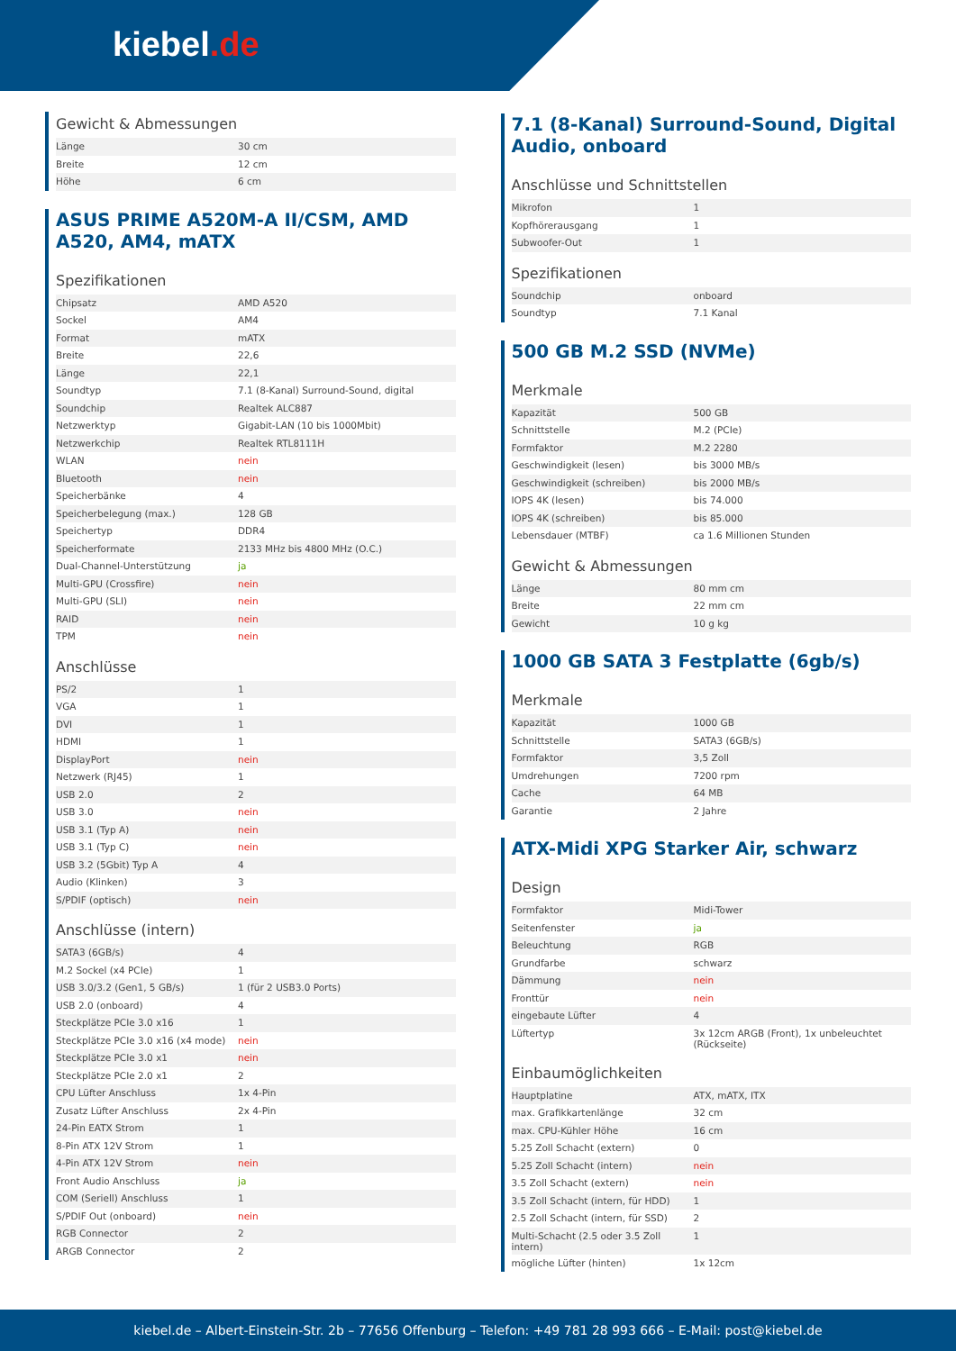kiebel.de
Gewicht & Abmessungen
| Länge | 30 cm |
| Breite | 12 cm |
| Höhe | 6 cm |
ASUS PRIME A520M-A II/CSM, AMD A520, AM4, mATX
Spezifikationen
| Chipsatz | AMD A520 |
| Sockel | AM4 |
| Format | mATX |
| Breite | 22,6 |
| Länge | 22,1 |
| Soundtyp | 7.1 (8-Kanal) Surround-Sound, digital |
| Soundchip | Realtek ALC887 |
| Netzwerktyp | Gigabit-LAN (10 bis 1000Mbit) |
| Netzwerkchip | Realtek RTL8111H |
| WLAN | nein |
| Bluetooth | nein |
| Speicherbänke | 4 |
| Speicherbelegung (max.) | 128 GB |
| Speichertyp | DDR4 |
| Speicherformate | 2133 MHz bis 4800 MHz (O.C.) |
| Dual-Channel-Unterstützung | ja |
| Multi-GPU (Crossfire) | nein |
| Multi-GPU (SLI) | nein |
| RAID | nein |
| TPM | nein |
Anschlüsse
| PS/2 | 1 |
| VGA | 1 |
| DVI | 1 |
| HDMI | 1 |
| DisplayPort | nein |
| Netzwerk (RJ45) | 1 |
| USB 2.0 | 2 |
| USB 3.0 | nein |
| USB 3.1 (Typ A) | nein |
| USB 3.1 (Typ C) | nein |
| USB 3.2 (5Gbit) Typ A | 4 |
| Audio (Klinken) | 3 |
| S/PDIF (optisch) | nein |
Anschlüsse (intern)
| SATA3 (6GB/s) | 4 |
| M.2 Sockel (x4 PCIe) | 1 |
| USB 3.0/3.2 (Gen1, 5 GB/s) | 1 (für 2 USB3.0 Ports) |
| USB 2.0 (onboard) | 4 |
| Steckplätze PCIe 3.0 x16 | 1 |
| Steckplätze PCIe 3.0 x16 (x4 mode) | nein |
| Steckplätze PCIe 3.0 x1 | nein |
| Steckplätze PCIe 2.0 x1 | 2 |
| CPU Lüfter Anschluss | 1x 4-Pin |
| Zusatz Lüfter Anschluss | 2x 4-Pin |
| 24-Pin EATX Strom | 1 |
| 8-Pin ATX 12V Strom | 1 |
| 4-Pin ATX 12V Strom | nein |
| Front Audio Anschluss | ja |
| COM (Seriell) Anschluss | 1 |
| S/PDIF Out (onboard) | nein |
| RGB Connector | 2 |
| ARGB Connector | 2 |
7.1 (8-Kanal) Surround-Sound, Digital Audio, onboard
Anschlüsse und Schnittstellen
| Mikrofon | 1 |
| Kopfhörerausgang | 1 |
| Subwoofer-Out | 1 |
Spezifikationen
| Soundchip | onboard |
| Soundtyp | 7.1 Kanal |
500 GB M.2 SSD (NVMe)
Merkmale
| Kapazität | 500 GB |
| Schnittstelle | M.2 (PCIe) |
| Formfaktor | M.2 2280 |
| Geschwindigkeit (lesen) | bis 3000 MB/s |
| Geschwindigkeit (schreiben) | bis 2000 MB/s |
| IOPS 4K (lesen) | bis 74.000 |
| IOPS 4K (schreiben) | bis 85.000 |
| Lebensdauer (MTBF) | ca 1.6 Millionen Stunden |
Gewicht & Abmessungen
| Länge | 80 mm cm |
| Breite | 22 mm cm |
| Gewicht | 10 g kg |
1000 GB SATA 3 Festplatte (6gb/s)
Merkmale
| Kapazität | 1000 GB |
| Schnittstelle | SATA3 (6GB/s) |
| Formfaktor | 3,5 Zoll |
| Umdrehungen | 7200 rpm |
| Cache | 64 MB |
| Garantie | 2 Jahre |
ATX-Midi XPG Starker Air, schwarz
Design
| Formfaktor | Midi-Tower |
| Seitenfenster | ja |
| Beleuchtung | RGB |
| Grundfarbe | schwarz |
| Dämmung | nein |
| Fronttür | nein |
| eingebaute Lüfter | 4 |
| Lüftertyp | 3x 12cm ARGB (Front), 1x unbeleuchtet (Rückseite) |
Einbaumöglichkeiten
| Hauptplatine | ATX, mATX, ITX |
| max. Grafikkartenlänge | 32 cm |
| max. CPU-Kühler Höhe | 16 cm |
| 5.25 Zoll Schacht (extern) | 0 |
| 5.25 Zoll Schacht (intern) | nein |
| 3.5 Zoll Schacht (extern) | nein |
| 3.5 Zoll Schacht (intern, für HDD) | 1 |
| 2.5 Zoll Schacht (intern, für SSD) | 2 |
| Multi-Schacht (2.5 oder 3.5 Zoll intern) | 1 |
| mögliche Lüfter (hinten) | 1x 12cm |
kiebel.de – Albert-Einstein-Str. 2b – 77656 Offenburg – Telefon: +49 781 28 993 666 – E-Mail: post@kiebel.de